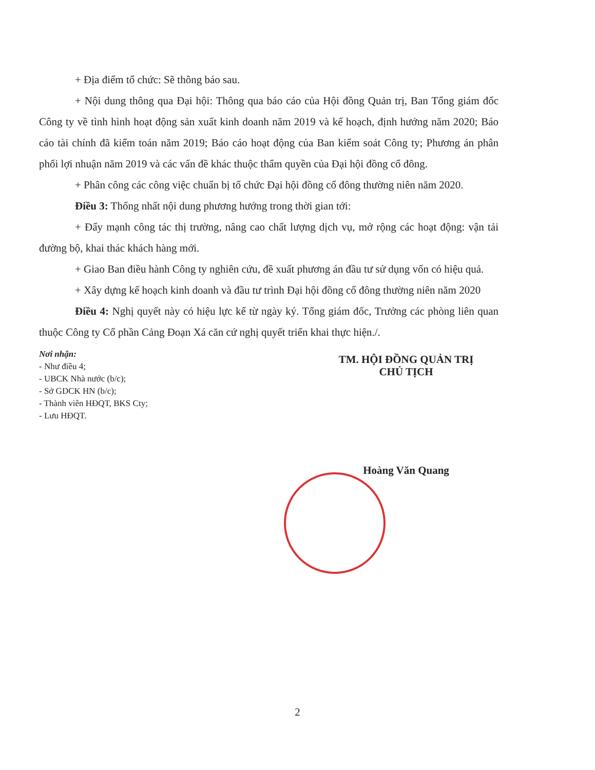+ Địa điểm tổ chức: Sẽ thông báo sau.
+ Nội dung thông qua Đại hội: Thông qua báo cáo của Hội đồng Quản trị, Ban Tổng giám đốc Công ty về tình hình hoạt động sản xuất kinh doanh năm 2019 và kế hoạch, định hướng năm 2020; Báo cáo tài chính đã kiểm toán năm 2019; Báo cáo hoạt động của Ban kiểm soát Công ty; Phương án phân phối lợi nhuận năm 2019 và các vấn đề khác thuộc thẩm quyền của Đại hội đồng cổ đông.
+ Phân công các công việc chuẩn bị tổ chức Đại hội đồng cổ đông thường niên năm 2020.
Điều 3: Thống nhất nội dung phương hướng trong thời gian tới:
+ Đẩy mạnh công tác thị trường, nâng cao chất lượng dịch vụ, mở rộng các hoạt động: vận tải đường bộ, khai thác khách hàng mới.
+ Giao Ban điều hành Công ty nghiên cứu, đề xuất phương án đầu tư sử dụng vốn có hiệu quả.
+ Xây dựng kế hoạch kinh doanh và đầu tư trình Đại hội đồng cổ đông thường niên năm 2020
Điều 4: Nghị quyết này có hiệu lực kể từ ngày ký. Tổng giám đốc, Trưởng các phòng liên quan thuộc Công ty Cổ phần Cảng Đoạn Xá căn cứ nghị quyết triển khai thực hiện./.
Nơi nhận:
- Như điều 4;
- UBCK Nhà nước (b/c);
- Sở GDCK HN (b/c);
- Thành viên HĐQT, BKS Cty;
- Lưu HĐQT.
TM. HỘI ĐỒNG QUẢN TRỊ
CHỦ TỊCH
Hoàng Văn Quang
2